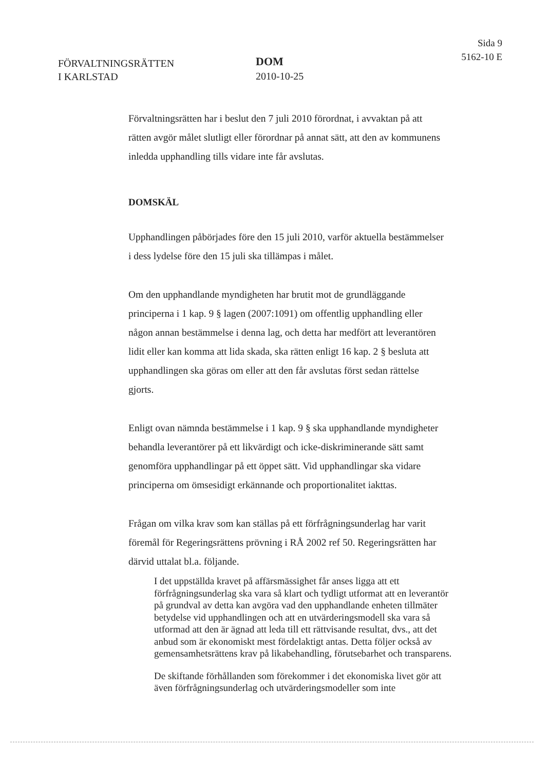FÖRVALTNINGSRÄTTEN
I KARLSTAD
DOM
2010-10-25
Sida 9
5162-10 E
Förvaltningsrätten har i beslut den 7 juli 2010 förordnat, i avvaktan på att rätten avgör målet slutligt eller förordnar på annat sätt, att den av kommunens inledda upphandling tills vidare inte får avslutas.
DOMSKÄL
Upphandlingen påbörjades före den 15 juli 2010, varför aktuella bestämmelser i dess lydelse före den 15 juli ska tillämpas i målet.
Om den upphandlande myndigheten har brutit mot de grundläggande principerna i 1 kap. 9 § lagen (2007:1091) om offentlig upphandling eller någon annan bestämmelse i denna lag, och detta har medfört att leverantören lidit eller kan komma att lida skada, ska rätten enligt 16 kap. 2 § besluta att upphandlingen ska göras om eller att den får avslutas först sedan rättelse gjorts.
Enligt ovan nämnda bestämmelse i 1 kap. 9 § ska upphandlande myndigheter behandla leverantörer på ett likvärdigt och icke-diskriminerande sätt samt genomföra upphandlingar på ett öppet sätt. Vid upphandlingar ska vidare principerna om ömsesidigt erkännande och proportionalitet iakttas.
Frågan om vilka krav som kan ställas på ett förfrågningsunderlag har varit föremål för Regeringsrättens prövning i RÅ 2002 ref 50. Regeringsrätten har därvid uttalat bl.a. följande.
I det uppställda kravet på affärsmässighet får anses ligga att ett förfrågningsunderlag ska vara så klart och tydligt utformat att en leverantör på grundval av detta kan avgöra vad den upphandlande enheten tillmäter betydelse vid upphandlingen och att en utvärderingsmodell ska vara så utformad att den är ägnad att leda till ett rättvisande resultat, dvs., att det anbud som är ekonomiskt mest fördelaktigt antas. Detta följer också av gemensamhetsrättens krav på likabehandling, förutsebarhet och transparens.
De skiftande förhållanden som förekommer i det ekonomiska livet gör att även förfrågningsunderlag och utvärderingsmodeller som inte